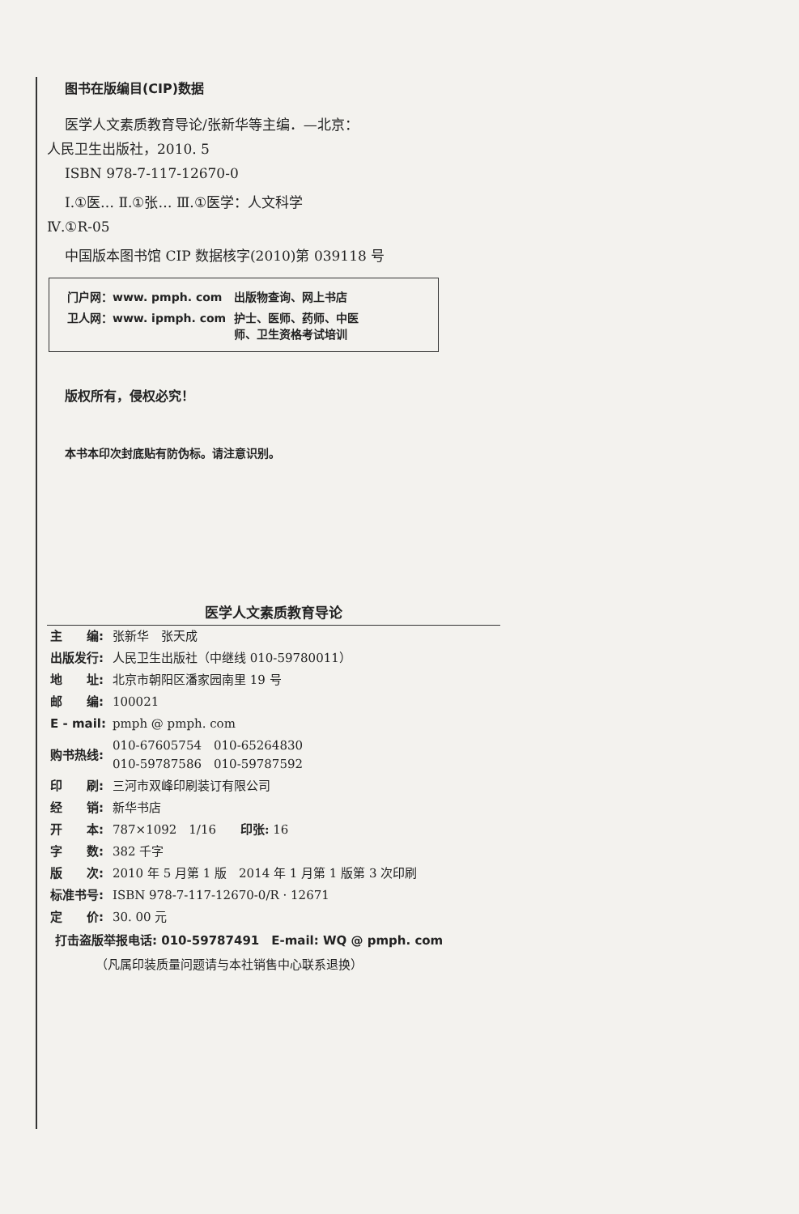图书在版编目(CIP)数据
医学人文素质教育导论/张新华等主编．—北京：
人民卫生出版社，2010. 5
ISBN 978-7-117-12670-0
Ⅰ.①医… Ⅱ.①张… Ⅲ.①医学：人文科学
Ⅳ.①R-05
中国版本图书馆 CIP 数据核字(2010)第 039118 号
| 门户网：www. pmph. com | 出版物查询、网上书店 |
| 卫人网：www. ipmph. com | 护士、医师、药师、中医 师、卫生资格考试培训 |
版权所有，侵权必究！
本书本印次封底贴有防伪标。请注意识别。
医学人文素质教育导论
| 主 编: | 张新华 张天成 |
| 出版发行: | 人民卫生出版社（中继线 010-59780011） |
| 地 址: | 北京市朝阳区潘家园南里 19 号 |
| 邮 编: | 100021 |
| E - mail: | pmph @ pmph. com |
| 购书热线: | 010-67605754 010-65264830 010-59787586 010-59787592 |
| 印 刷: | 三河市双峰印刷装订有限公司 |
| 经 销: | 新华书店 |
| 开 本: | 787×1092 1/16 印张: 16 |
| 字 数: | 382 千字 |
| 版 次: | 2010 年 5 月第 1 版 2014 年 1 月第 1 版第 3 次印刷 |
| 标准书号: | ISBN 978-7-117-12670-0/R · 12671 |
| 定 价: | 30. 00 元 |
打击盗版举报电话: 010-59787491　E-mail: WQ @ pmph. com
（凡属印装质量问题请与本社销售中心联系退换）